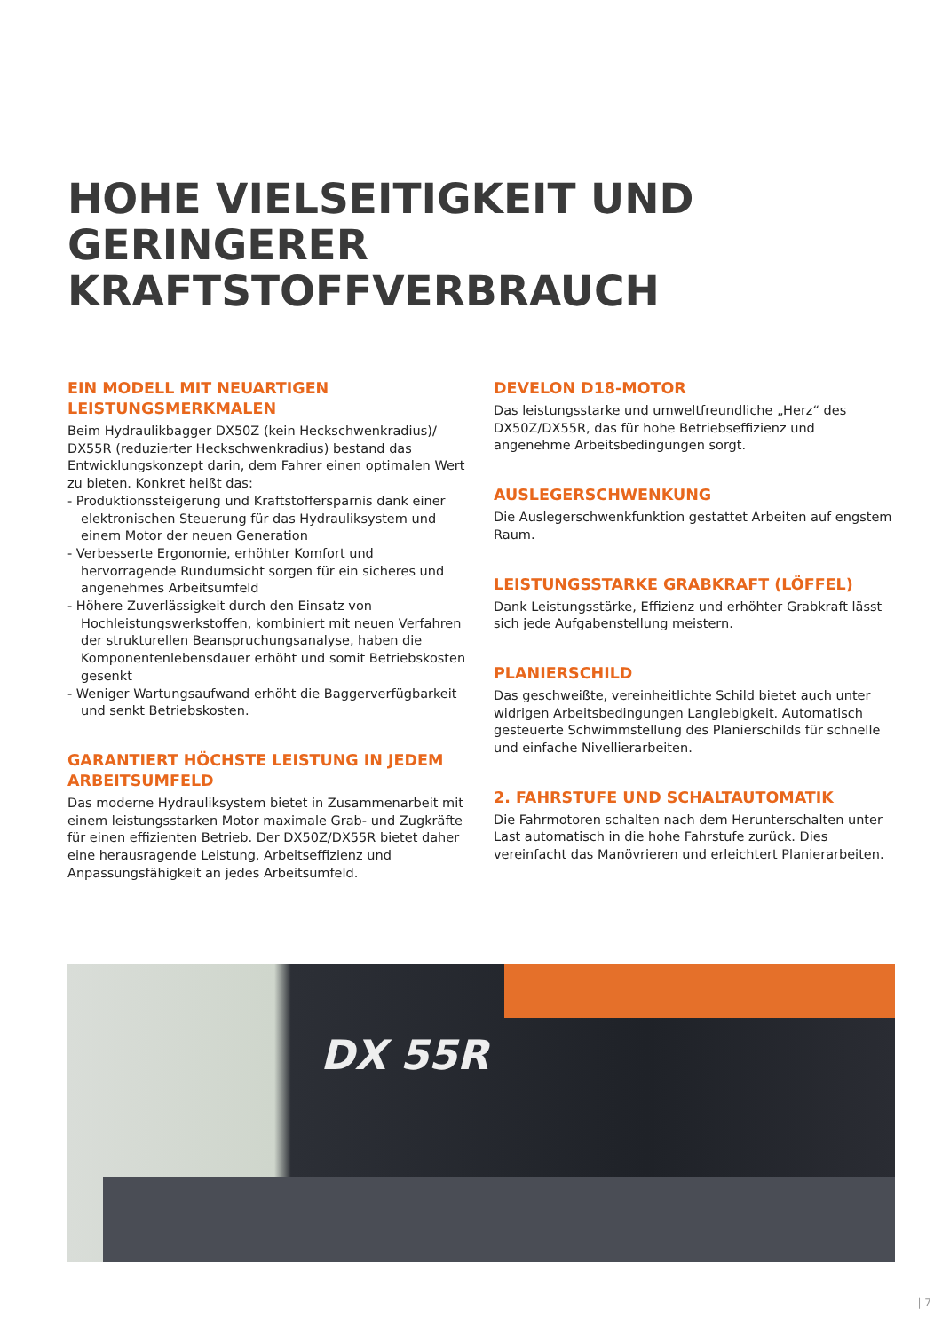HOHE VIELSEITIGKEIT UND GERINGERER KRAFTSTOFFVERBRAUCH
EIN MODELL MIT NEUARTIGEN LEISTUNGSMERKMALEN
Beim Hydraulikbagger DX50Z (kein Heckschwenkradius)/ DX55R (reduzierter Heckschwenkradius) bestand das Entwicklungskonzept darin, dem Fahrer einen optimalen Wert zu bieten. Konkret heißt das:
- Produktionssteigerung und Kraftstoffersparnis dank einer elektronischen Steuerung für das Hydrauliksystem und einem Motor der neuen Generation
- Verbesserte Ergonomie, erhöhter Komfort und hervorragende Rundumsicht sorgen für ein sicheres und angenehmes Arbeitsumfeld
- Höhere Zuverlässigkeit durch den Einsatz von Hochleistungswerkstoffen, kombiniert mit neuen Verfahren der strukturellen Beanspruchungsanalyse, haben die Komponentenlebensdauer erhöht und somit Betriebskosten gesenkt
- Weniger Wartungsaufwand erhöht die Baggerverfügbarkeit und senkt Betriebskosten.
GARANTIERT HÖCHSTE LEISTUNG IN JEDEM ARBEITSUMFELD
Das moderne Hydrauliksystem bietet in Zusammenarbeit mit einem leistungsstarken Motor maximale Grab- und Zugkräfte für einen effizienten Betrieb. Der DX50Z/DX55R bietet daher eine herausragende Leistung, Arbeitseffizienz und Anpassungsfähigkeit an jedes Arbeitsumfeld.
DEVELON D18-MOTOR
Das leistungsstarke und umweltfreundliche „Herz“ des DX50Z/DX55R, das für hohe Betriebseffizienz und angenehme Arbeitsbedingungen sorgt.
AUSLEGERSCHWENKUNG
Die Auslegerschwenkfunktion gestattet Arbeiten auf engstem Raum.
LEISTUNGSSTARKE GRABKRAFT (LÖFFEL)
Dank Leistungsstärke, Effizienz und erhöhter Grabkraft lässt sich jede Aufgabenstellung meistern.
PLANIERSCHILD
Das geschweißte, vereinheitlichte Schild bietet auch unter widrigen Arbeitsbedingungen Langlebigkeit. Automatisch gesteuerte Schwimmstellung des Planierschilds für schnelle und einfache Nivellierarbeiten.
2. FAHRSTUFE UND SCHALTAUTOMATIK
Die Fahrmotoren schalten nach dem Herunterschalten unter Last automatisch in die hohe Fahrstufe zurück. Dies vereinfacht das Manövrieren und erleichtert Planierarbeiten.
DX 55R
| 7